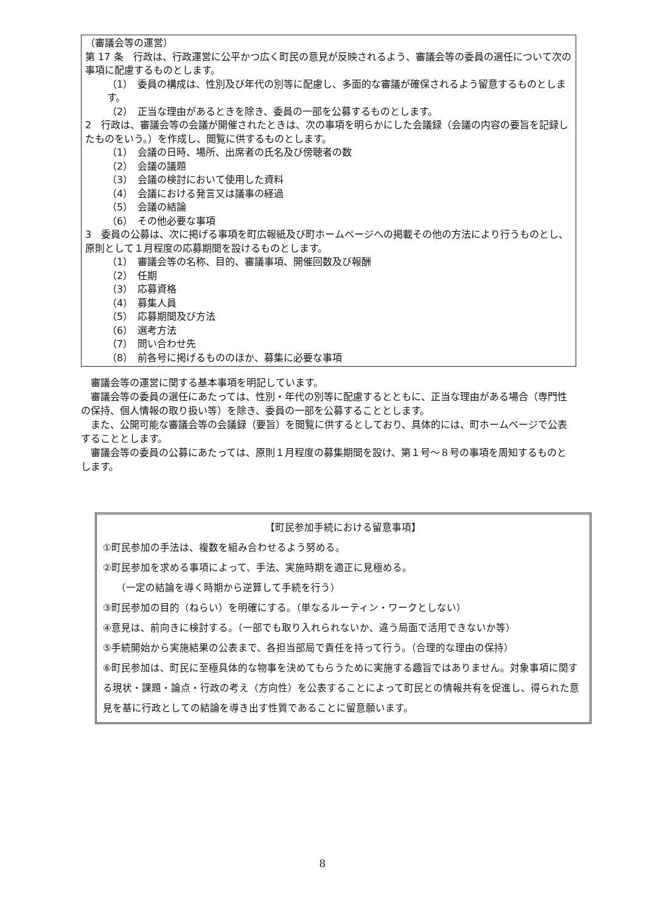（審議会等の運営）
第 17 条　行政は、行政運営に公平かつ広く町民の意見が反映されるよう、審議会等の委員の選任について次の事項に配慮するものとします。
（1）　委員の構成は、性別及び年代の別等に配慮し、多面的な審議が確保されるよう留意するものとします。
（2）　正当な理由があるときを除き、委員の一部を公募するものとします。
2　行政は、審議会等の会議が開催されたときは、次の事項を明らかにした会議録（会議の内容の要旨を記録したものをいう。）を作成し、閲覧に供するものとします。
（1）　会議の日時、場所、出席者の氏名及び傍聴者の数
（2）　会議の議題
（3）　会議の検討において使用した資料
（4）　会議における発言又は議事の経過
（5）　会議の結論
（6）　その他必要な事項
3　委員の公募は、次に掲げる事項を町広報紙及び町ホームページへの掲載その他の方法により行うものとし、原則として１月程度の応募期間を設けるものとします。
（1）　審議会等の名称、目的、審議事項、開催回数及び報酬
（2）　任期
（3）　応募資格
（4）　募集人員
（5）　応募期間及び方法
（6）　選考方法
（7）　問い合わせ先
（8）　前各号に掲げるもののほか、募集に必要な事項
　審議会等の運営に関する基本事項を明記しています。
　審議会等の委員の選任にあたっては、性別・年代の別等に配慮するとともに、正当な理由がある場合（専門性の保持、個人情報の取り扱い等）を除き、委員の一部を公募することとします。
　また、公開可能な審議会等の会議録（要旨）を閲覧に供するとしており、具体的には、町ホームページで公表することとします。
　審議会等の委員の公募にあたっては、原則１月程度の募集期間を設け、第１号～８号の事項を周知するものとします。
【町民参加手続における留意事項】
①町民参加の手法は、複数を組み合わせるよう努める。
②町民参加を求める事項によって、手法、実施時期を適正に見極める。
（一定の結論を導く時期から逆算して手続を行う）
③町民参加の目的（ねらい）を明確にする。（単なるルーティン・ワークとしない）
④意見は、前向きに検討する。（一部でも取り入れられないか、違う局面で活用できないか等）
⑤手続開始から実施結果の公表まで、各担当部局で責任を持って行う。（合理的な理由の保持）
⑥町民参加は、町民に至極具体的な物事を決めてもらうために実施する趣旨ではありません。対象事項に関する現状・課題・論点・行政の考え（方向性）を公表することによって町民との情報共有を促進し、得られた意見を基に行政としての結論を導き出す性質であることに留意願います。
8